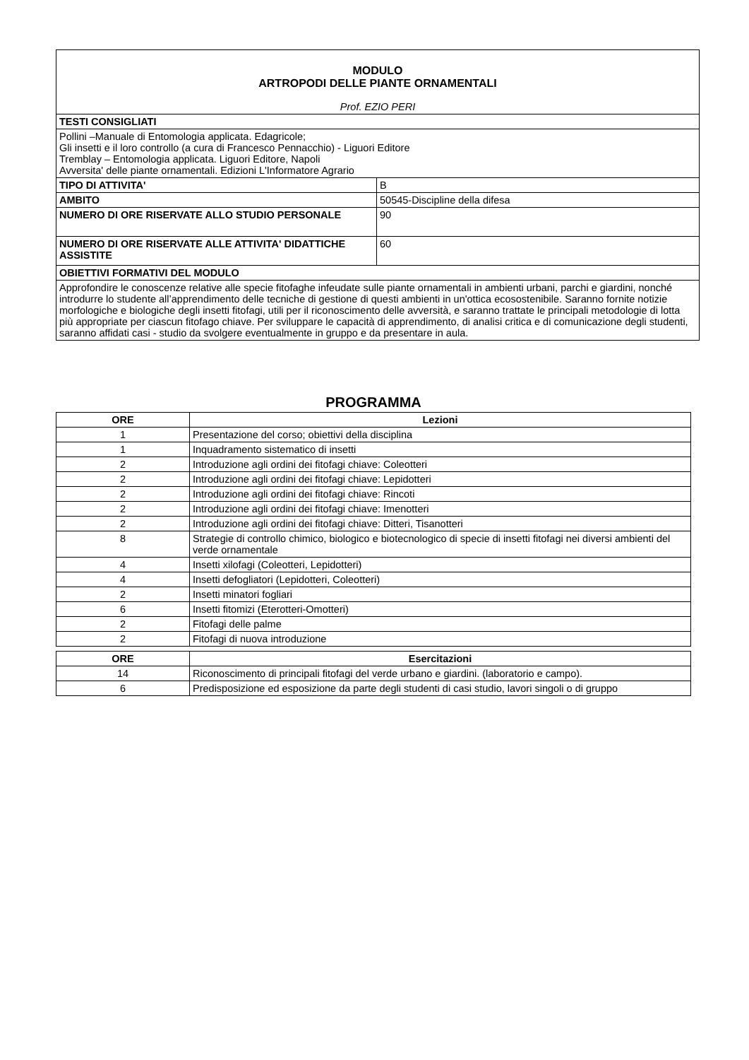| MODULO ARTROPODI DELLE PIANTE ORNAMENTALI Prof. EZIO PERI | |
| TESTI CONSIGLIATI | |
| Pollini –Manuale di Entomologia applicata. Edagricole; Gli insetti e il loro controllo (a cura di Francesco Pennacchio) - Liguori Editore Tremblay – Entomologia applicata. Liguori Editore, Napoli Avversita' delle piante ornamentali. Edizioni L'Informatore Agrario | |
| TIPO DI ATTIVITA' | B |
| AMBITO | 50545-Discipline della difesa |
| NUMERO DI ORE RISERVATE ALLO STUDIO PERSONALE | 90 |
| NUMERO DI ORE RISERVATE ALLE ATTIVITA' DIDATTICHE ASSISTITE | 60 |
| OBIETTIVI FORMATIVI DEL MODULO | |
| Approfondire le conoscenze relative alle specie fitofaghe infeudate sulle piante ornamentali in ambienti urbani, parchi e giardini, nonché introdurre lo studente all’apprendimento delle tecniche di gestione di questi ambienti in un'ottica ecosostenibile. Saranno fornite notizie morfologiche e biologiche degli insetti fitofagi, utili per il riconoscimento delle avversità, e saranno trattate le principali metodologie di lotta più appropriate per ciascun fitofago chiave. Per sviluppare le capacità di apprendimento, di analisi critica e di comunicazione degli studenti, saranno affidati casi - studio da svolgere eventualmente in gruppo e da presentare in aula. | |
PROGRAMMA
| ORE | Lezioni |
| --- | --- |
| 1 | Presentazione del corso; obiettivi della disciplina |
| 1 | Inquadramento sistematico di insetti |
| 2 | Introduzione agli ordini dei fitofagi chiave: Coleotteri |
| 2 | Introduzione agli ordini dei fitofagi chiave: Lepidotteri |
| 2 | Introduzione agli ordini dei fitofagi chiave: Rincoti |
| 2 | Introduzione agli ordini dei fitofagi chiave: Imenotteri |
| 2 | Introduzione agli ordini dei fitofagi chiave: Ditteri, Tisanotteri |
| 8 | Strategie di controllo chimico, biologico e biotecnologico di specie di insetti fitofagi nei diversi ambienti del verde ornamentale |
| 4 | Insetti xilofagi (Coleotteri, Lepidotteri) |
| 4 | Insetti defogliatori (Lepidotteri, Coleotteri) |
| 2 | Insetti minatori fogliari |
| 6 | Insetti fitomizi (Eterotteri-Omotteri) |
| 2 | Fitofagi delle palme |
| 2 | Fitofagi di nuova introduzione |
| ORE | Esercitazioni |
| --- | --- |
| 14 | Riconoscimento di principali fitofagi del verde urbano e giardini. (laboratorio e campo). |
| 6 | Predisposizione ed esposizione da parte degli studenti di casi studio, lavori singoli o di gruppo |